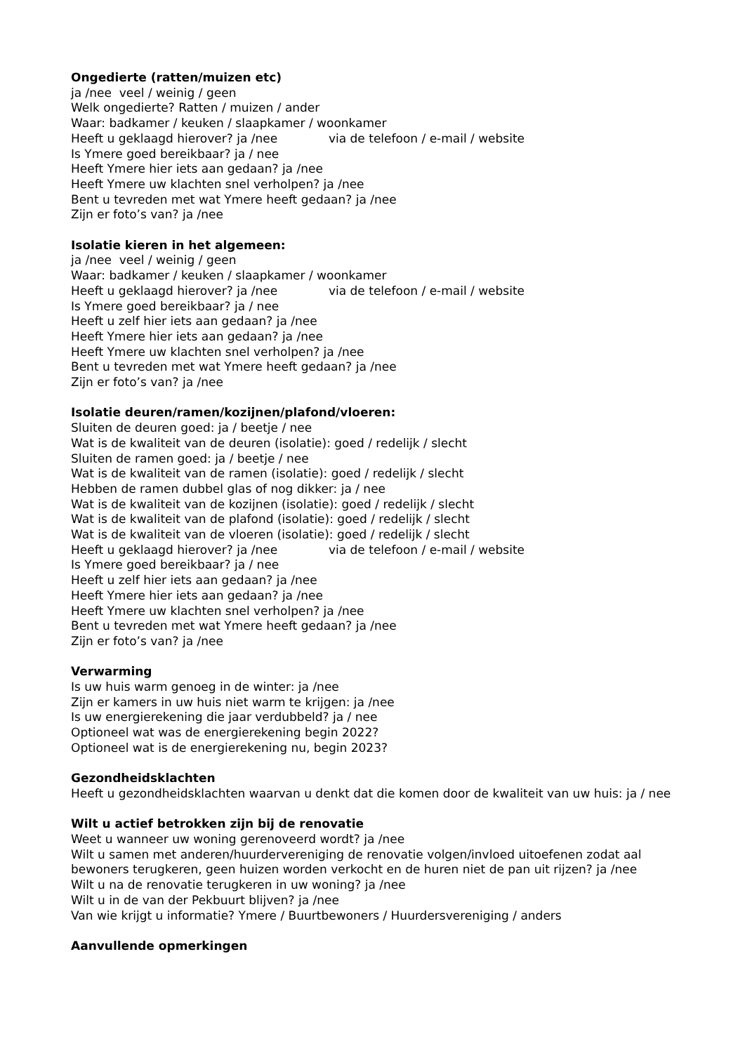Ongedierte (ratten/muizen etc)
ja /nee veel / weinig / geen
Welk ongedierte? Ratten / muizen / ander
Waar: badkamer / keuken / slaapkamer / woonkamer
Heeft u geklaagd hierover? ja /nee via de telefoon / e-mail / website
Is Ymere goed bereikbaar? ja / nee
Heeft Ymere hier iets aan gedaan? ja /nee
Heeft Ymere uw klachten snel verholpen? ja /nee
Bent u tevreden met wat Ymere heeft gedaan? ja /nee
Zijn er foto’s van? ja /nee
Isolatie kieren in het algemeen:
ja /nee veel / weinig / geen
Waar: badkamer / keuken / slaapkamer / woonkamer
Heeft u geklaagd hierover? ja /nee via de telefoon / e-mail / website
Is Ymere goed bereikbaar? ja / nee
Heeft u zelf hier iets aan gedaan? ja /nee
Heeft Ymere hier iets aan gedaan? ja /nee
Heeft Ymere uw klachten snel verholpen? ja /nee
Bent u tevreden met wat Ymere heeft gedaan? ja /nee
Zijn er foto’s van? ja /nee
Isolatie deuren/ramen/kozijnen/plafond/vloeren:
Sluiten de deuren goed: ja / beetje / nee
Wat is de kwaliteit van de deuren (isolatie): goed / redelijk / slecht
Sluiten de ramen goed: ja / beetje / nee
Wat is de kwaliteit van de ramen (isolatie): goed / redelijk / slecht
Hebben de ramen dubbel glas of nog dikker: ja / nee
Wat is de kwaliteit van de kozijnen (isolatie): goed / redelijk / slecht
Wat is de kwaliteit van de plafond (isolatie): goed / redelijk / slecht
Wat is de kwaliteit van de vloeren (isolatie): goed / redelijk / slecht
Heeft u geklaagd hierover? ja /nee via de telefoon / e-mail / website
Is Ymere goed bereikbaar? ja / nee
Heeft u zelf hier iets aan gedaan? ja /nee
Heeft Ymere hier iets aan gedaan? ja /nee
Heeft Ymere uw klachten snel verholpen? ja /nee
Bent u tevreden met wat Ymere heeft gedaan? ja /nee
Zijn er foto’s van? ja /nee
Verwarming
Is uw huis warm genoeg in de winter: ja /nee
Zijn er kamers in uw huis niet warm te krijgen: ja /nee
Is uw energierekening die jaar verdubbeld? ja / nee
Optioneel wat was de energierekening begin 2022?
Optioneel wat is de energierekening nu, begin 2023?
Gezondheidsklachten
Heeft u gezondheidsklachten waarvan u denkt dat die komen door de kwaliteit van uw huis: ja / nee
Wilt u actief betrokken zijn bij de renovatie
Weet u wanneer uw woning gerenoveerd wordt? ja /nee
Wilt u samen met anderen/huurdervereniging de renovatie volgen/invloed uitoefenen zodat aal bewoners terugkeren, geen huizen worden verkocht en de huren niet de pan uit rijzen? ja /nee
Wilt u na de renovatie terugkeren in uw woning? ja /nee
Wilt u in de van der Pekbuurt blijven? ja /nee
Van wie krijgt u informatie? Ymere / Buurtbewoners / Huurdersvereniging / anders
Aanvullende opmerkingen